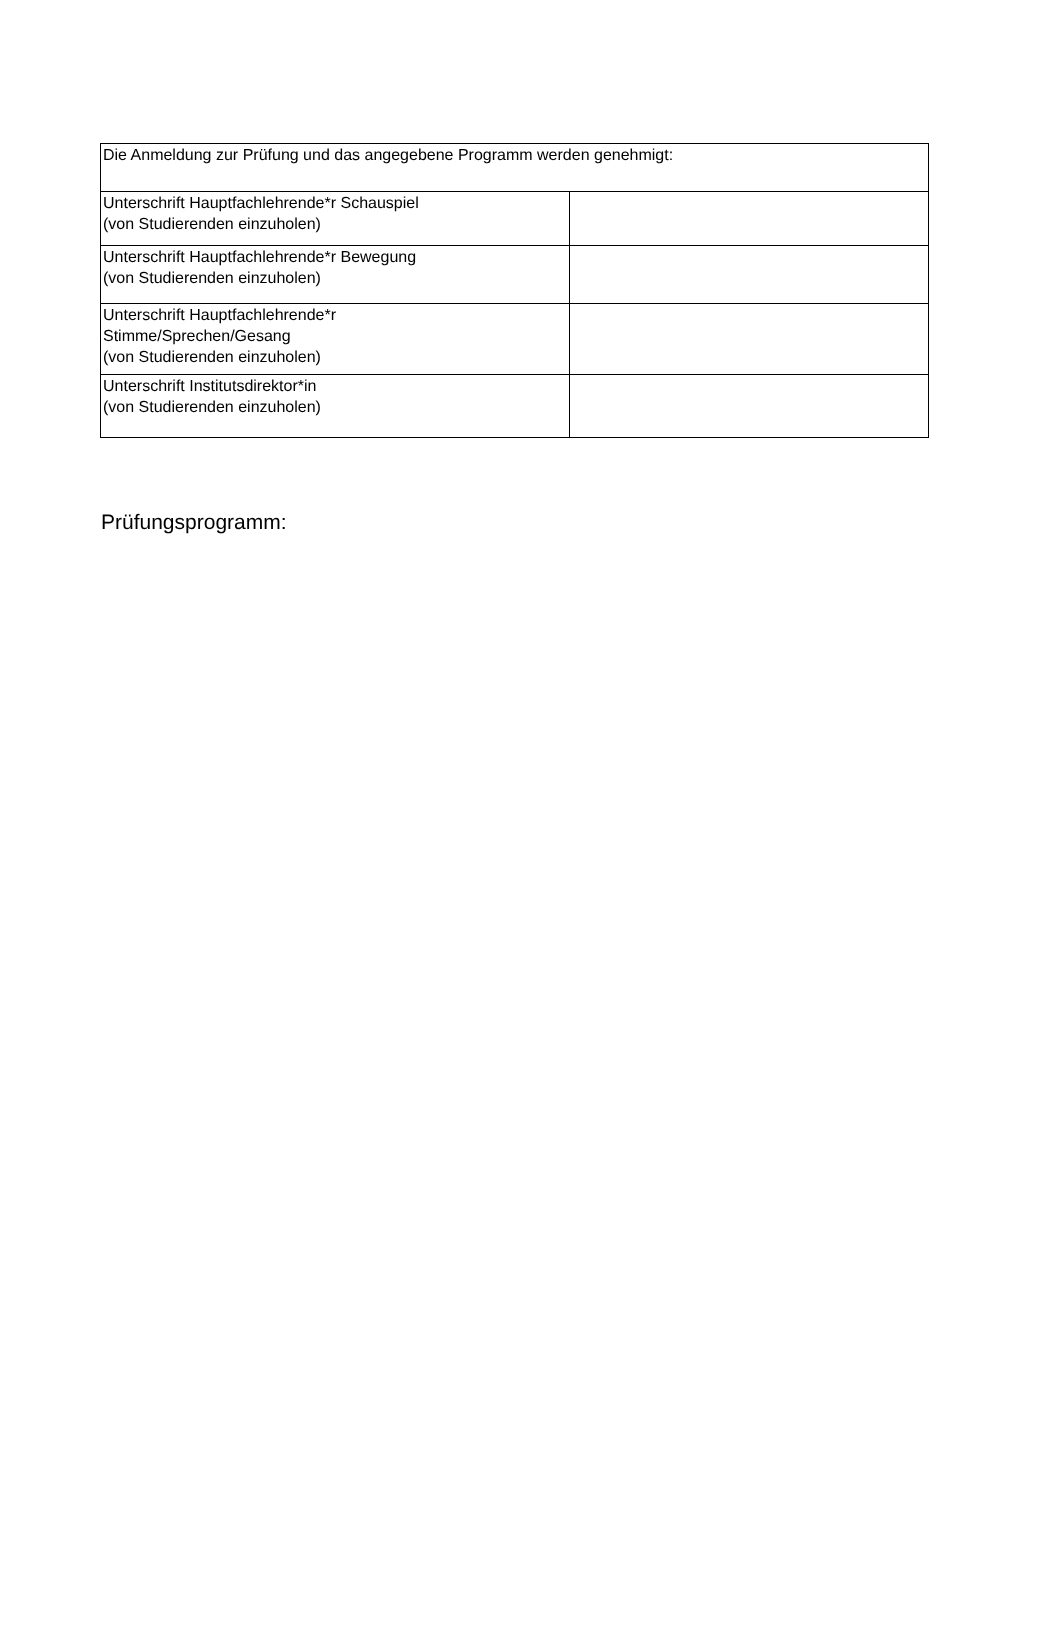| Die Anmeldung zur Prüfung und das angegebene Programm werden genehmigt: | |
| Unterschrift Hauptfachlehrende*r Schauspiel (von Studierenden einzuholen) | |
| Unterschrift Hauptfachlehrende*r Bewegung (von Studierenden einzuholen) | |
| Unterschrift Hauptfachlehrende*r Stimme/Sprechen/Gesang (von Studierenden einzuholen) | |
| Unterschrift Institutsdirektor*in (von Studierenden einzuholen) | |
Prüfungsprogramm: